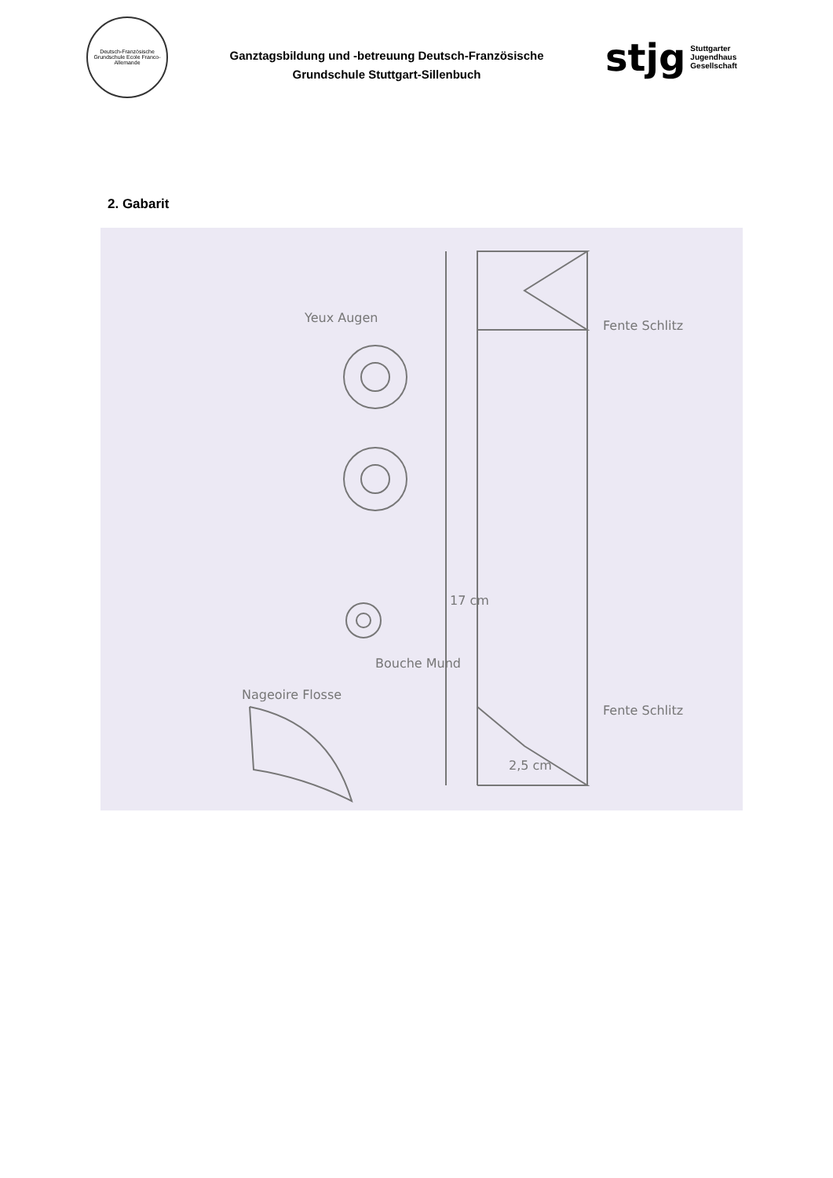Deutsch-Französische Grundschule Ecole Franco-Allemande
Ganztagsbildung und -betreuung Deutsch-Französische
Grundschule Stuttgart-Sillenbuch
stjg Stuttgarter Jugendhaus Gesellschaft
2. Gabarit
Fente Schlitz
Fente Schlitz
2,5 cm
17 cm
Yeux Augen
Bouche Mund
Nageoire Flosse